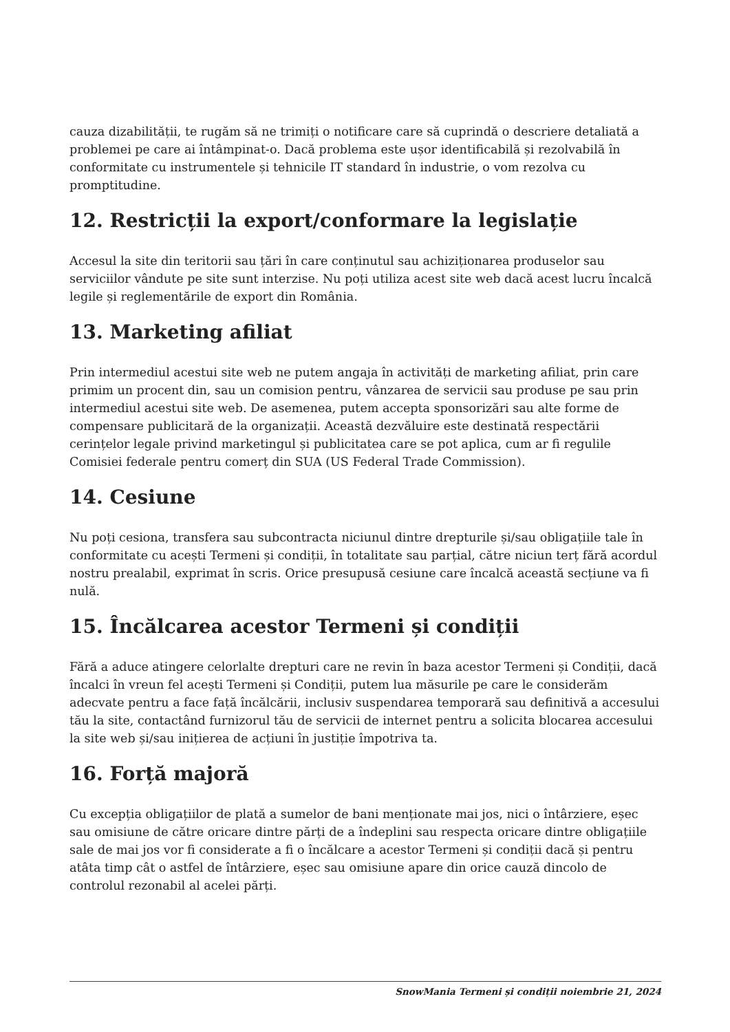cauza dizabilității, te rugăm să ne trimiți o notificare care să cuprindă o descriere detaliată a problemei pe care ai întâmpinat-o. Dacă problema este ușor identificabilă și rezolvabilă în conformitate cu instrumentele și tehnicile IT standard în industrie, o vom rezolva cu promptitudine.
12. Restricții la export/conformare la legislație
Accesul la site din teritorii sau țări în care conținutul sau achiziționarea produselor sau serviciilor vândute pe site sunt interzise. Nu poți utiliza acest site web dacă acest lucru încalcă legile și reglementările de export din România.
13. Marketing afiliat
Prin intermediul acestui site web ne putem angaja în activități de marketing afiliat, prin care primim un procent din, sau un comision pentru, vânzarea de servicii sau produse pe sau prin intermediul acestui site web. De asemenea, putem accepta sponsorizări sau alte forme de compensare publicitară de la organizații. Această dezvăluire este destinată respectării cerințelor legale privind marketingul și publicitatea care se pot aplica, cum ar fi regulile Comisiei federale pentru comerț din SUA (US Federal Trade Commission).
14. Cesiune
Nu poți cesiona, transfera sau subcontracta niciunul dintre drepturile și/sau obligațiile tale în conformitate cu acești Termeni și condiții, în totalitate sau parțial, către niciun terț fără acordul nostru prealabil, exprimat în scris. Orice presupusă cesiune care încalcă această secțiune va fi nulă.
15. Încălcarea acestor Termeni și condiții
Fără a aduce atingere celorlalte drepturi care ne revin în baza acestor Termeni și Condiții, dacă încalci în vreun fel acești Termeni și Condiții, putem lua măsurile pe care le considerăm adecvate pentru a face față încălcării, inclusiv suspendarea temporară sau definitivă a accesului tău la site, contactând furnizorul tău de servicii de internet pentru a solicita blocarea accesului la site web și/sau inițierea de acțiuni în justiție împotriva ta.
16. Forță majoră
Cu excepția obligațiilor de plată a sumelor de bani menționate mai jos, nici o întârziere, eșec sau omisiune de către oricare dintre părți de a îndeplini sau respecta oricare dintre obligațiile sale de mai jos vor fi considerate a fi o încălcare a acestor Termeni și condiții dacă și pentru atâta timp cât o astfel de întârziere, eșec sau omisiune apare din orice cauză dincolo de controlul rezonabil al acelei părți.
SnowMania Termeni și condiții noiembrie 21, 2024